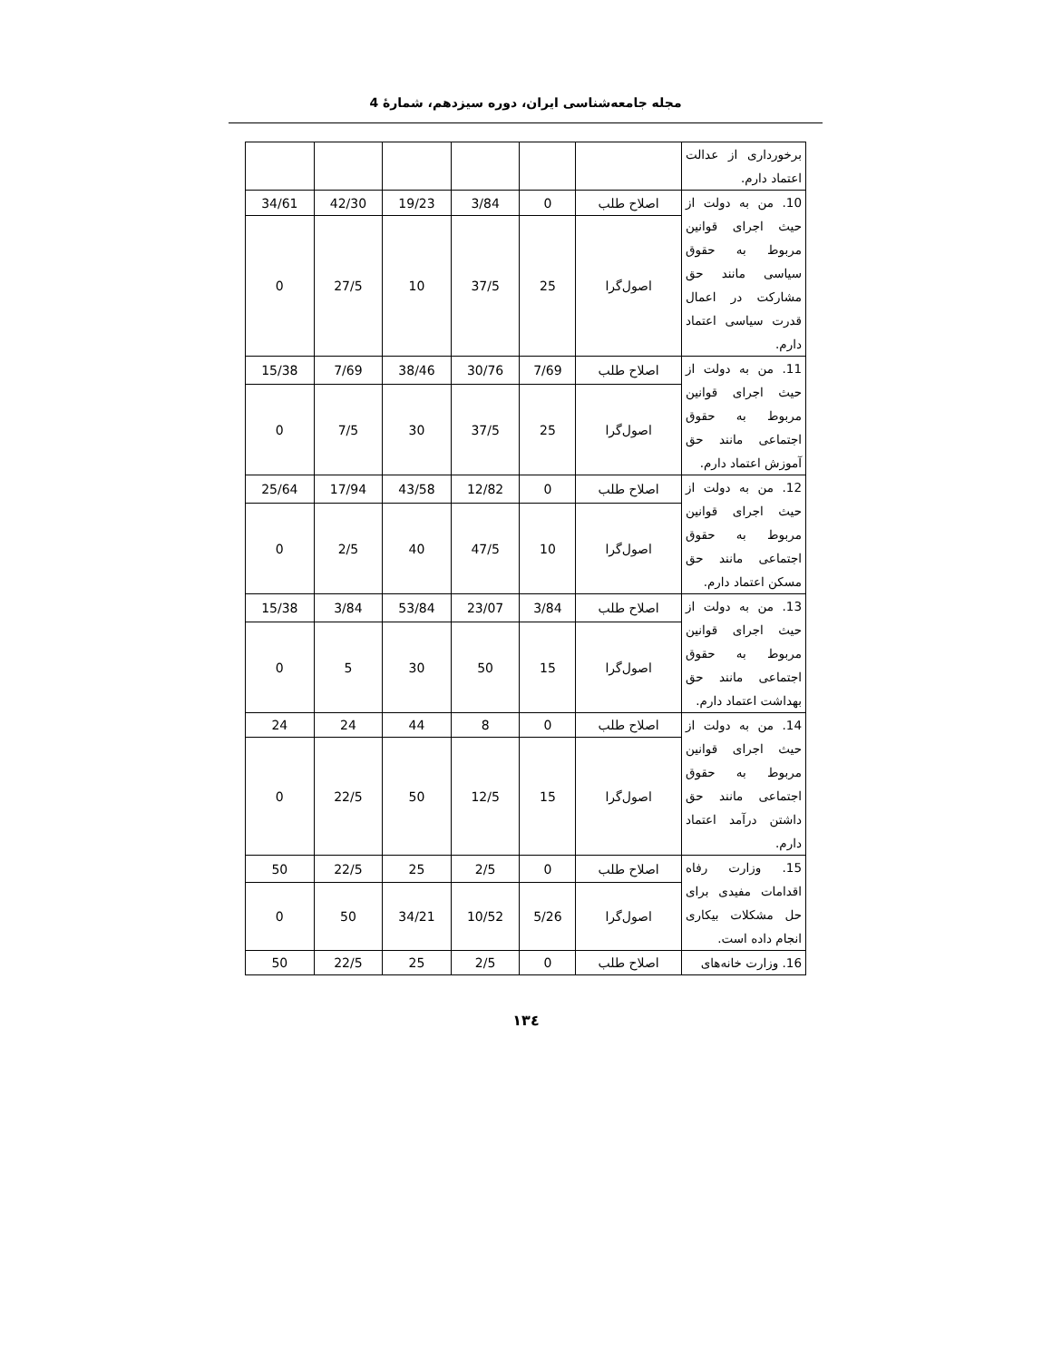مجله جامعه‌شناسی ایران، دوره سیزدهم، شمارهٔ 4
| برخورداری از عدالت اعتماد دارم. | | | | | | |
| 10. من به دولت از حیث اجرای قوانین مربوط به حقوق سیاسی مانند حق مشارکت در اعمال قدرت سیاسی اعتماد دارم. | اصلاح طلب | 0 | 3/84 | 19/23 | 42/30 | 34/61 |
| | اصول‌گرا | 25 | 37/5 | 10 | 27/5 | 0 |
| 11. من به دولت از حیث اجرای قوانین مربوط به حقوق اجتماعی مانند حق آموزش اعتماد دارم. | اصلاح طلب | 7/69 | 30/76 | 38/46 | 7/69 | 15/38 |
| | اصول‌گرا | 25 | 37/5 | 30 | 7/5 | 0 |
| 12. من به دولت از حیث اجرای قوانین مربوط به حقوق اجتماعی مانند حق مسکن اعتماد دارم. | اصلاح طلب | 0 | 12/82 | 43/58 | 17/94 | 25/64 |
| | اصول‌گرا | 10 | 47/5 | 40 | 2/5 | 0 |
| 13. من به دولت از حیث اجرای قوانین مربوط به حقوق اجتماعی مانند حق بهداشت اعتماد دارم. | اصلاح طلب | 3/84 | 23/07 | 53/84 | 3/84 | 15/38 |
| | اصول‌گرا | 15 | 50 | 30 | 5 | 0 |
| 14. من به دولت از حیث اجرای قوانین مربوط به حقوق اجتماعی مانند حق داشتن درآمد اعتماد دارم. | اصلاح طلب | 0 | 8 | 44 | 24 | 24 |
| | اصول‌گرا | 15 | 12/5 | 50 | 22/5 | 0 |
| 15. وزارت رفاه اقدامات مفیدی برای حل مشکلات بیکاری انجام داده است. | اصلاح طلب | 0 | 2/5 | 25 | 22/5 | 50 |
| | اصول‌گرا | 5/26 | 10/52 | 34/21 | 50 | 0 |
| 16. وزارت خانه‌های | اصلاح طلب | 0 | 2/5 | 25 | 22/5 | 50 |
١٣٤